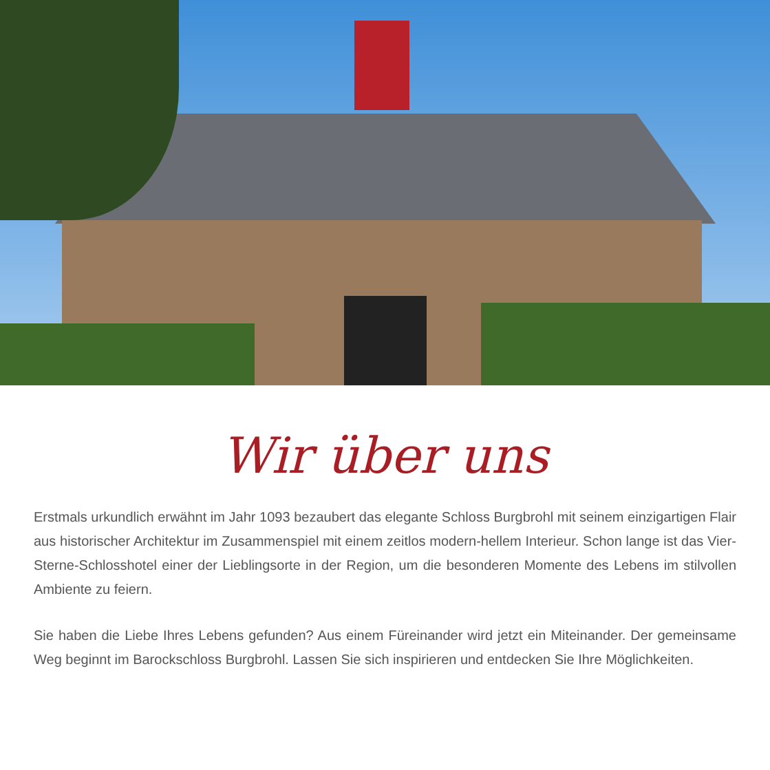Wir über uns
Erstmals urkundlich erwähnt im Jahr 1093 bezaubert das elegante Schloss Burgbrohl mit seinem einzigartigen Flair aus historischer Architektur im Zusammenspiel mit einem zeitlos modern-hellem Interieur. Schon lange ist das Vier-Sterne-Schlosshotel einer der Lieblingsorte in der Region, um die besonderen Momente des Lebens im stilvollen Ambiente zu feiern.
Sie haben die Liebe Ihres Lebens gefunden? Aus einem Füreinander wird jetzt ein Miteinander. Der gemeinsame Weg beginnt im Barockschloss Burgbrohl. Lassen Sie sich inspirieren und entdecken Sie Ihre Möglichkeiten.